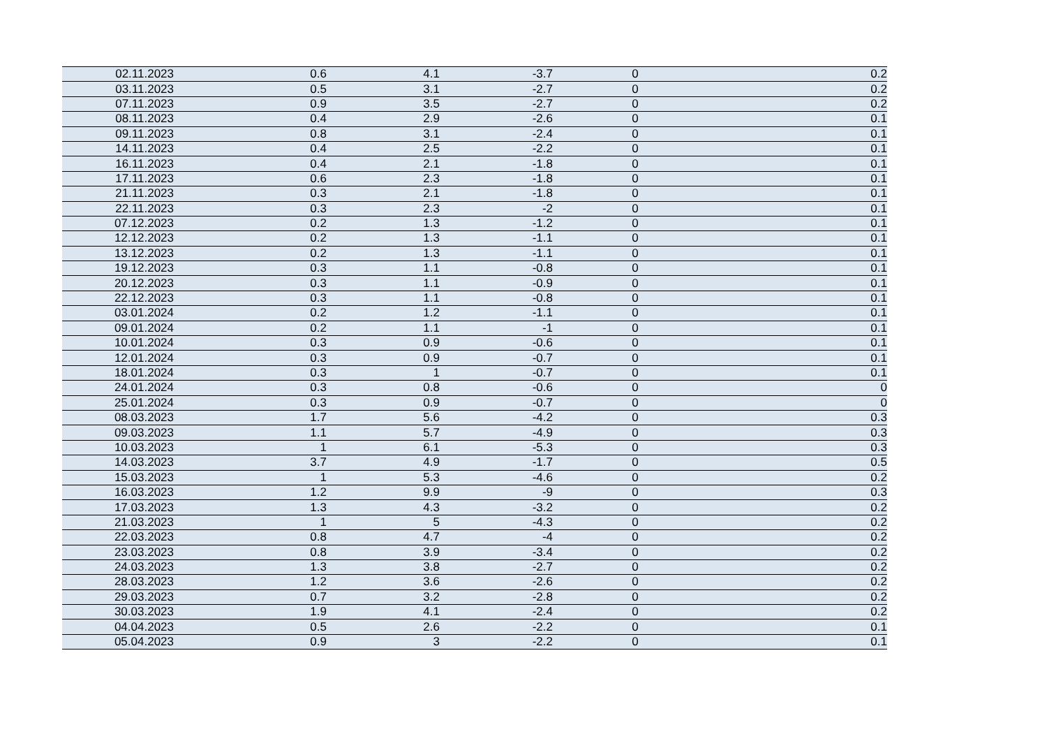| 02.11.2023 | 0.6 | 4.1 | -3.7 | 0 | 0.2 |
| 03.11.2023 | 0.5 | 3.1 | -2.7 | 0 | 0.2 |
| 07.11.2023 | 0.9 | 3.5 | -2.7 | 0 | 0.2 |
| 08.11.2023 | 0.4 | 2.9 | -2.6 | 0 | 0.1 |
| 09.11.2023 | 0.8 | 3.1 | -2.4 | 0 | 0.1 |
| 14.11.2023 | 0.4 | 2.5 | -2.2 | 0 | 0.1 |
| 16.11.2023 | 0.4 | 2.1 | -1.8 | 0 | 0.1 |
| 17.11.2023 | 0.6 | 2.3 | -1.8 | 0 | 0.1 |
| 21.11.2023 | 0.3 | 2.1 | -1.8 | 0 | 0.1 |
| 22.11.2023 | 0.3 | 2.3 | -2 | 0 | 0.1 |
| 07.12.2023 | 0.2 | 1.3 | -1.2 | 0 | 0.1 |
| 12.12.2023 | 0.2 | 1.3 | -1.1 | 0 | 0.1 |
| 13.12.2023 | 0.2 | 1.3 | -1.1 | 0 | 0.1 |
| 19.12.2023 | 0.3 | 1.1 | -0.8 | 0 | 0.1 |
| 20.12.2023 | 0.3 | 1.1 | -0.9 | 0 | 0.1 |
| 22.12.2023 | 0.3 | 1.1 | -0.8 | 0 | 0.1 |
| 03.01.2024 | 0.2 | 1.2 | -1.1 | 0 | 0.1 |
| 09.01.2024 | 0.2 | 1.1 | -1 | 0 | 0.1 |
| 10.01.2024 | 0.3 | 0.9 | -0.6 | 0 | 0.1 |
| 12.01.2024 | 0.3 | 0.9 | -0.7 | 0 | 0.1 |
| 18.01.2024 | 0.3 | 1 | -0.7 | 0 | 0.1 |
| 24.01.2024 | 0.3 | 0.8 | -0.6 | 0 | 0 |
| 25.01.2024 | 0.3 | 0.9 | -0.7 | 0 | 0 |
| 08.03.2023 | 1.7 | 5.6 | -4.2 | 0 | 0.3 |
| 09.03.2023 | 1.1 | 5.7 | -4.9 | 0 | 0.3 |
| 10.03.2023 | 1 | 6.1 | -5.3 | 0 | 0.3 |
| 14.03.2023 | 3.7 | 4.9 | -1.7 | 0 | 0.5 |
| 15.03.2023 | 1 | 5.3 | -4.6 | 0 | 0.2 |
| 16.03.2023 | 1.2 | 9.9 | -9 | 0 | 0.3 |
| 17.03.2023 | 1.3 | 4.3 | -3.2 | 0 | 0.2 |
| 21.03.2023 | 1 | 5 | -4.3 | 0 | 0.2 |
| 22.03.2023 | 0.8 | 4.7 | -4 | 0 | 0.2 |
| 23.03.2023 | 0.8 | 3.9 | -3.4 | 0 | 0.2 |
| 24.03.2023 | 1.3 | 3.8 | -2.7 | 0 | 0.2 |
| 28.03.2023 | 1.2 | 3.6 | -2.6 | 0 | 0.2 |
| 29.03.2023 | 0.7 | 3.2 | -2.8 | 0 | 0.2 |
| 30.03.2023 | 1.9 | 4.1 | -2.4 | 0 | 0.2 |
| 04.04.2023 | 0.5 | 2.6 | -2.2 | 0 | 0.1 |
| 05.04.2023 | 0.9 | 3 | -2.2 | 0 | 0.1 |